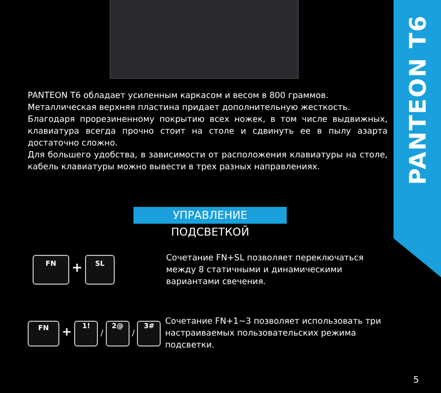PANTEON T6
PANTEON T6 обладает усиленным каркасом и весом в 800 граммов.
Металлическая верхняя пластина придает дополнительную жесткость.
Благодаря прорезиненному покрытию всех ножек, в том числе выдвижных, клавиатура всегда прочно стоит на столе и сдвинуть ее в пылу азарта достаточно сложно.
Для большего удобства, в зависимости от расположения клавиатуры на столе, кабель клавиатуры можно вывести в трех разных направлениях.
УПРАВЛЕНИЕ ПОДСВЕТКОЙ
FN + SL
Сочетание FN+SL позволяет переключаться между 8 статичными и динамическими вариантами свечения.
FN + 1! / 2@ / 3#
Сочетание FN+1~3 позволяет использовать три настраиваемых пользовательских режима подсветки.
5